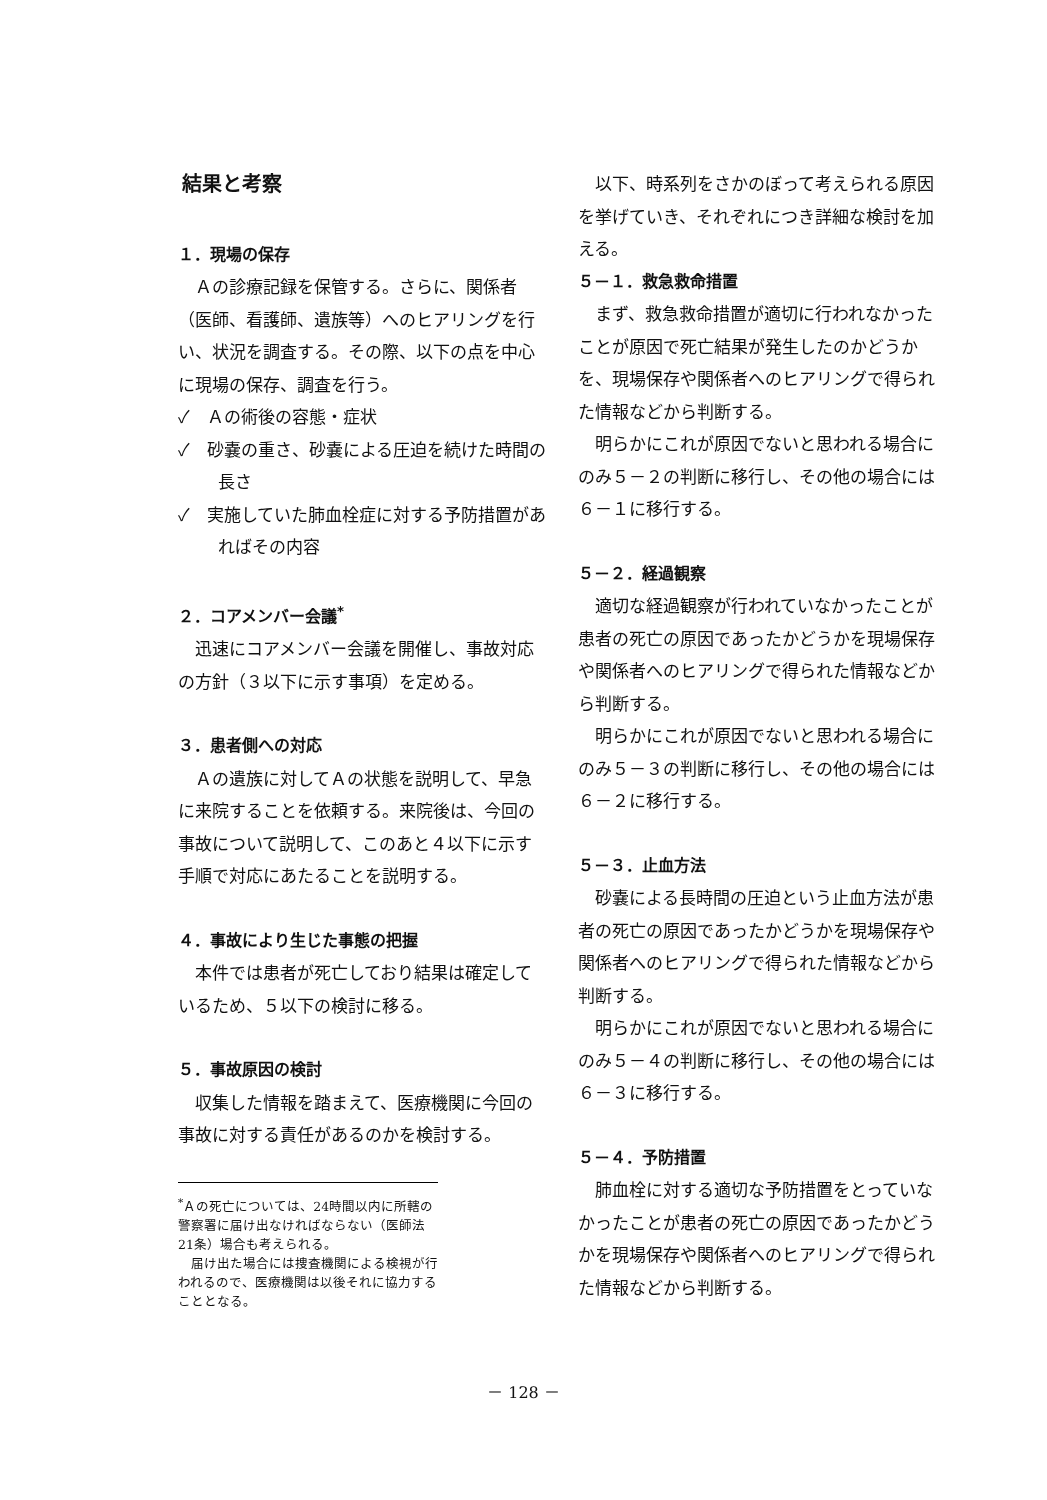結果と考察
１．現場の保存
Ａの診療記録を保管する。さらに、関係者（医師、看護師、遺族等）へのヒアリングを行い、状況を調査する。その際、以下の点を中心に現場の保存、調査を行う。
✓　Ａの術後の容態・症状
✓　砂嚢の重さ、砂嚢による圧迫を続けた時間の長さ
✓　実施していた肺血栓症に対する予防措置があればその内容
２．コアメンバー会議<sup>*</sup>
迅速にコアメンバー会議を開催し、事故対応の方針（３以下に示す事項）を定める。
３．患者側への対応
Ａの遺族に対してＡの状態を説明して、早急に来院することを依頼する。来院後は、今回の事故について説明して、このあと４以下に示す手順で対応にあたることを説明する。
４．事故により生じた事態の把握
本件では患者が死亡しており結果は確定しているため、５以下の検討に移る。
５．事故原因の検討
収集した情報を踏まえて、医療機関に今回の事故に対する責任があるのかを検討する。
<sup>*</sup> Ａの死亡については、24時間以内に所轄の警察署に届け出なければならない（医師法21条）場合も考えられる。
　届け出た場合には捜査機関による検視が行われるので、医療機関は以後それに協力することとなる。
以下、時系列をさかのぼって考えられる原因を挙げていき、それぞれにつき詳細な検討を加える。
５－１．救急救命措置
まず、救急救命措置が適切に行われなかったことが原因で死亡結果が発生したのかどうかを、現場保存や関係者へのヒアリングで得られた情報などから判断する。
明らかにこれが原因でないと思われる場合にのみ５－２の判断に移行し、その他の場合には６－１に移行する。
５－２．経過観察
適切な経過観察が行われていなかったことが患者の死亡の原因であったかどうかを現場保存や関係者へのヒアリングで得られた情報などから判断する。
明らかにこれが原因でないと思われる場合にのみ５－３の判断に移行し、その他の場合には６－２に移行する。
５－３．止血方法
砂嚢による長時間の圧迫という止血方法が患者の死亡の原因であったかどうかを現場保存や関係者へのヒアリングで得られた情報などから判断する。
明らかにこれが原因でないと思われる場合にのみ５－４の判断に移行し、その他の場合には６－３に移行する。
５－４．予防措置
肺血栓に対する適切な予防措置をとっていなかったことが患者の死亡の原因であったかどうかを現場保存や関係者へのヒアリングで得られた情報などから判断する。
－ 128 －